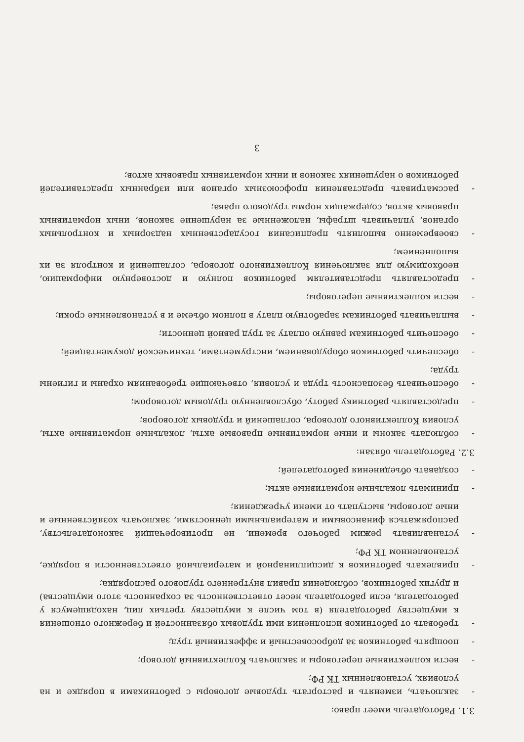3.1. Работодатель имеет право:
- заключать, изменять и расторгать трудовые договоры с работниками в порядке и на условиях, установленных ТК РФ;
- вести коллективные переговоры и заключать Коллективный договор;
- поощрять работников за добросовестный и эффективный труд;
- требовать от работников исполнения ими трудовых обязанностей и бережного отношения к имуществу работодателя (в том числе к имуществу третьих лиц, находящемуся у работодателя, если работодатель несет ответственность за сохранность этого имущества) и других работников, соблюдения правил внутреннего трудового распорядка;
- привлекать работников к дисциплинарной и материальной ответственности в порядке, установленном ТК РФ;
- устанавливать режим рабочего времени, не противоречащий законодательству, распоряжаться финансовыми и материальными ценностями, заключать хозяйственные и иные договоры, выступать от имени учреждения;
- принимать локальные нормативные акты;
- создавать объединения работодателей;
3.2. Работодатель обязан:
- соблюдать законы и иные нормативные правовые акты, локальные нормативные акты, условия Коллективного договора, соглашений и трудовых договоров;
- предоставлять работнику работу, обусловленную трудовым договором;
- обеспечивать безопасность труда и условия, отвечающие требованиям охраны и гигиены труда;
- обеспечить работников оборудованием, инструментами, технической документацией;
- обеспечить работникам равную оплату за труд равной ценности;
- выплачивать работникам заработную плату в полном объеме и в установленные сроки;
- вести коллективные переговоры;
- предоставлять представителям работников полную и достоверную информацию, необходимую для заключения Коллективного договора, соглашений и контроля за их выполнением;
- своевременно выполнять предписания государственных надзорных и контрольных органов, уплачивать штрафы, наложенные за нарушение законов, иных нормативных правовых актов, содержащих нормы трудового права;
- рассматривать представления профсоюзных органов или избранных представителей работников о нарушениях законов и иных нормативных правовых актов;
3